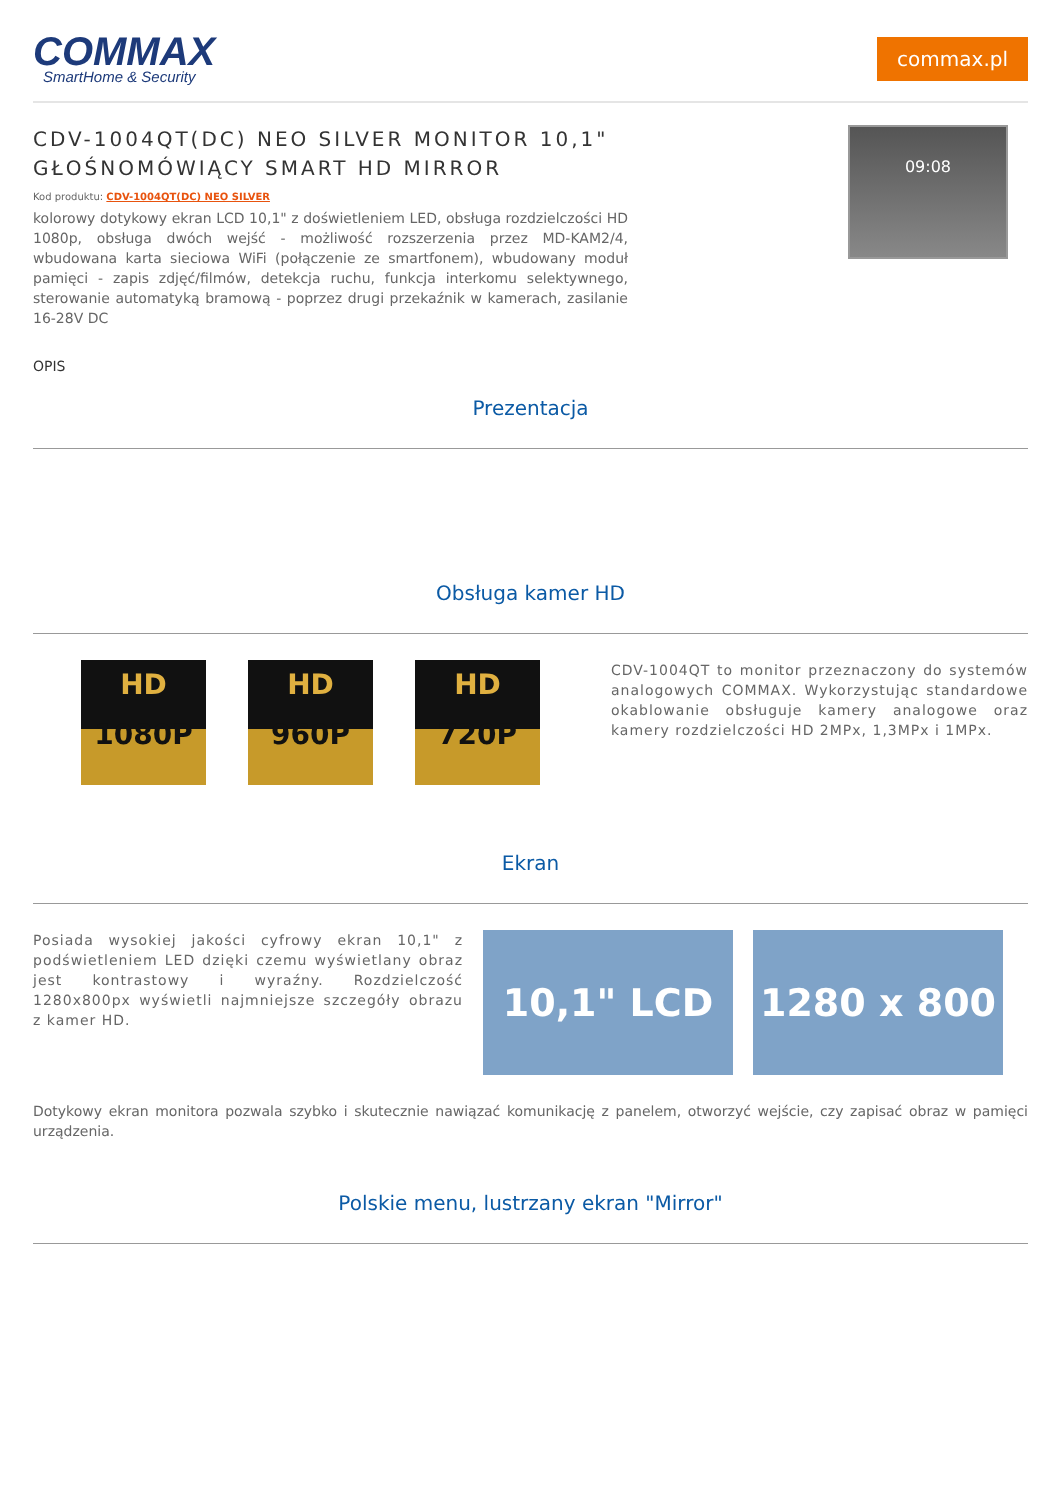COMMAX
SmartHome & Security
commax.pl
CDV-1004QT(DC) NEO SILVER MONITOR 10,1" GŁOŚNOMÓWIĄCY SMART HD MIRROR
Kod produktu: CDV-1004QT(DC) NEO SILVER
kolorowy dotykowy ekran LCD 10,1" z doświetleniem LED, obsługa rozdzielczości HD 1080p, obsługa dwóch wejść - możliwość rozszerzenia przez MD-KAM2/4, wbudowana karta sieciowa WiFi (połączenie ze smartfonem), wbudowany moduł pamięci - zapis zdjęć/filmów, detekcja ruchu, funkcja interkomu selektywnego, sterowanie automatyką bramową - poprzez drugi przekaźnik w kamerach, zasilanie 16-28V DC
09:08
OPIS
Prezentacja
Obsługa kamer HD
HD
1080P
HD
960P
HD
720P
CDV-1004QT to monitor przeznaczony do systemów analogowych COMMAX. Wykorzystując standardowe okablowanie obsługuje kamery analogowe oraz kamery rozdzielczości HD 2MPx, 1,3MPx i 1MPx.
Ekran
Posiada wysokiej jakości cyfrowy ekran 10,1" z podświetleniem LED dzięki czemu wyświetlany obraz jest kontrastowy i wyraźny. Rozdzielczość 1280x800px wyświetli najmniejsze szczegóły obrazu z kamer HD.
10,1" LCD 1280 x 800
Dotykowy ekran monitora pozwala szybko i skutecznie nawiązać komunikację z panelem, otworzyć wejście, czy zapisać obraz w pamięci urządzenia.
Polskie menu, lustrzany ekran "Mirror"